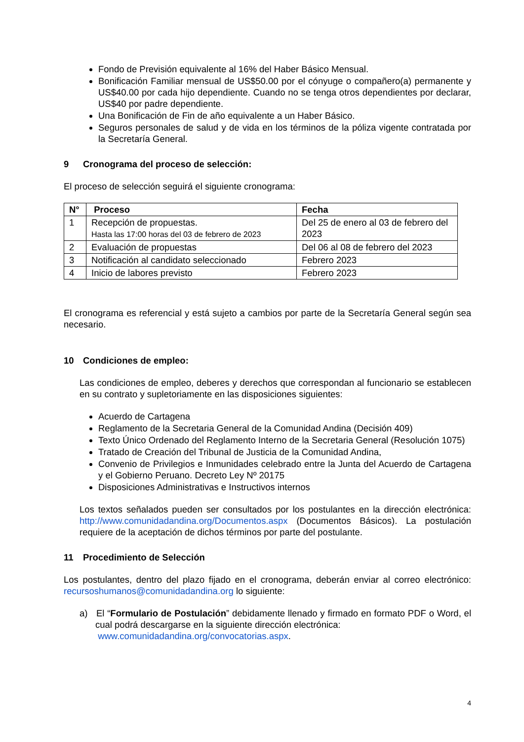Fondo de Previsión equivalente al 16% del Haber Básico Mensual.
Bonificación Familiar mensual de US$50.00 por el cónyuge o compañero(a) permanente y US$40.00 por cada hijo dependiente. Cuando no se tenga otros dependientes por declarar, US$40 por padre dependiente.
Una Bonificación de Fin de año equivalente a un Haber Básico.
Seguros personales de salud y de vida en los términos de la póliza vigente contratada por la Secretaría General.
9 Cronograma del proceso de selección:
El proceso de selección seguirá el siguiente cronograma:
| N° | Proceso | Fecha |
| --- | --- | --- |
| 1 | Recepción de propuestas. Hasta las 17:00 horas del 03 de febrero de 2023 | Del 25 de enero al 03 de febrero del 2023 |
| 2 | Evaluación de propuestas | Del 06 al 08 de febrero del 2023 |
| 3 | Notificación al candidato seleccionado | Febrero 2023 |
| 4 | Inicio de labores previsto | Febrero 2023 |
El cronograma es referencial y está sujeto a cambios por parte de la Secretaría General según sea necesario.
10 Condiciones de empleo:
Las condiciones de empleo, deberes y derechos que correspondan al funcionario se establecen en su contrato y supletoriamente en las disposiciones siguientes:
Acuerdo de Cartagena
Reglamento de la Secretaria General de la Comunidad Andina (Decisión 409)
Texto Único Ordenado del Reglamento Interno de la Secretaria General (Resolución 1075)
Tratado de Creación del Tribunal de Justicia de la Comunidad Andina,
Convenio de Privilegios e Inmunidades celebrado entre la Junta del Acuerdo de Cartagena y el Gobierno Peruano. Decreto Ley Nº 20175
Disposiciones Administrativas e Instructivos internos
Los textos señalados pueden ser consultados por los postulantes en la dirección electrónica: http://www.comunidadandina.org/Documentos.aspx (Documentos Básicos). La postulación requiere de la aceptación de dichos términos por parte del postulante.
11 Procedimiento de Selección
Los postulantes, dentro del plazo fijado en el cronograma, deberán enviar al correo electrónico: recursoshumanos@comunidadandina.org lo siguiente:
a) El “Formulario de Postulación” debidamente llenado y firmado en formato PDF o Word, el cual podrá descargarse en la siguiente dirección electrónica:
www.comunidadandina.org/convocatorias.aspx.
4